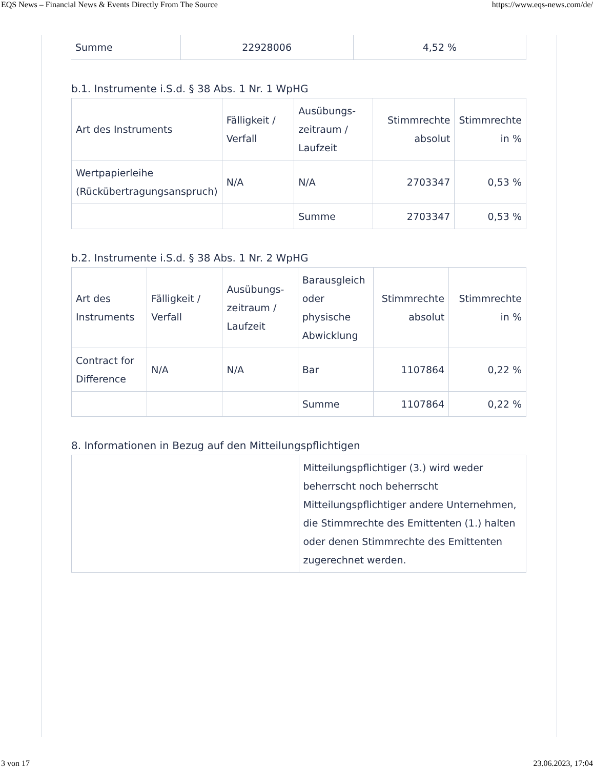EQS News – Financial News & Events Directly From The Source https://www.eqs-news.com/de/
| Summe | 22928006 | 4,52 % |
b.1. Instrumente i.S.d. § 38 Abs. 1 Nr. 1 WpHG
| Art des Instruments | Fälligkeit / Verfall | Ausübungs-zeitraum / Laufzeit | Stimmrechte absolut | Stimmrechte in % |
| Wertpapierleihe (Rückübertragungsanspruch) | N/A | N/A | 2703347 | 0,53 % |
| | | Summe | 2703347 | 0,53 % |
b.2. Instrumente i.S.d. § 38 Abs. 1 Nr. 2 WpHG
| Art des Instruments | Fälligkeit / Verfall | Ausübungs-zeitraum / Laufzeit | Barausgleich oder physische Abwicklung | Stimmrechte absolut | Stimmrechte in % |
| Contract for Difference | N/A | N/A | Bar | 1107864 | 0,22 % |
| | | | Summe | 1107864 | 0,22 % |
8. Informationen in Bezug auf den Mitteilungspflichtigen
| | Mitteilungspflichtiger (3.) wird weder beherrscht noch beherrscht Mitteilungspflichtiger andere Unternehmen, die Stimmrechte des Emittenten (1.) halten oder denen Stimmrechte des Emittenten zugerechnet werden. |
3 von 17 23.06.2023, 17:04